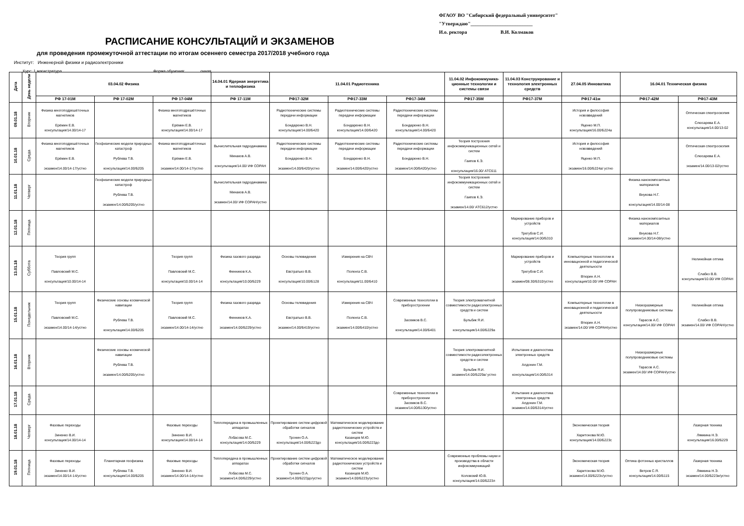ФГАОУ ВО "Сибирский федеральный университет"
"Утверждаю"_________________________
И.о. ректора В.И. Колмаков
РАСПИСАНИЕ КОНСУЛЬТАЦИЙ И ЭКЗАМЕНОВ
для проведения промежуточной аттестации по итогам осеннего семестра 2017/2018 учебного года
Институт: Инженерной физики и радиоэлектроники
Курс: 1 магистратура Форма обучения: очная
| Дата | День недели | 03.04.02 Физика | | | 14.04.01 Ядерная энергетика и теплофизика | 11.04.01 Радиотехника | | | 11.04.02 Инфокоммуника-ционные технологии и системы связи | 11.04.03 Конструирование и технология электронных средств | 27.04.05 Инноватика | 16.04.01 Техническая физика | |
| --- | --- | --- | --- | --- | --- | --- | --- | --- | --- | --- | --- | --- | --- |
| | | РФ 17-01М | РФ 17-02М | РФ 17-04М | РФ 17-11М | РФ17-32М | РФ17-33М | РФ17-34М | РФ17-35М | РФ17-37М | РФ17-41м | РФ17-42М | РФ17-43М |
| 09.01.18 | Вторник | Физика многоподрешёточных магнетиков Ерёмин Е.В. консультация/14.00/14-17 | | Физика многоподрешёточных магнетиков Ерёмин Е.В. консультация/14.00/14-17 | | Радиотехнические системы передачи информации Бондаренко В.Н. консультация/14.00/Б420 | Радиотехнические системы передачи информации Бондаренко В.Н. консультация/14.00/Б420 | Радиотехнические системы передачи информации Бондаренко В.Н. консультация/14.00/Б420 | | | История и философия нововведений Яценко М.П. консультация/16.00/Б224а | | Оптическая спектроскопия Слюсарева Е.А. консультация/14.00/13-02 |
| 10.01.18 | Среда | Физика многоподрешёточных магнетиков Ерёмин Е.В. экзамен/14.00/14-17/устно | Геофизические модели природных катастроф Рублева Т.В. консультация/14.00/Б205 | Физика многоподрешёточных магнетиков Ерёмин Е.В. экзамен/14.00/14-17/устно | Вычислительная гидродинамика Минаков А.В. консультация/14.00/ ИФ СОРАН | Радиотехнические системы передачи информации Бондаренко В.Н. экзамен/14.00/Б420/устно | Радиотехнические системы передачи информации Бондаренко В.Н. экзамен/14.00/Б420/устно | Радиотехнические системы передачи информации Бондаренко В.Н. экзамен/14.00/Б420/устно | Теория построения инфокоммуникационных сетей и систем Гаипов К.Э. консультация/16.00/ АТС611 | | История и философия нововведений Яценко М.П. экзамен/16.00/Б224а/ устно | | Оптическая спектроскопия Слюсарева Е.А. экзамен/14.00/13-02/устно |
| 11.01.18 | Четверг | | Геофизические модели природных катастроф Рублева Т.В. экзамен/14.00/Б205/устно | | Вычислительная гидродинамика Минаков А.В. экзамен/14.00/ ИФ СОРАН/устно | | | | Теория построения инфокоммуникационных сетей и систем Гаипов К.Э. экзамен/14.00/ АТС612/устно | | | Физика нанокомпозитных материалов Внукова Н.Г. консультация/14.00/14-08 | |
| 12.01.18 | Пятница | | | | | | | | | Маркирование приборов и устройств Трегубов С.И. консультация/14.00/Б310 | | Физика нанокомпозитных материалов Внукова Н.Г. экзамен/14.00/14-08/устно | |
| 13.01.18 | Суббота | Теория групп Павловский М.С. консультация/10.00/14-14 | | Теория групп Павловский М.С. консультация/10.00/14-14 | Физика газового разряда Финников К.А. консультация/10.00/Б229 | Основы телевидения Евстратько В.В. консультация/10.00/Б128 | Измерения на СВЧ Поленга С.В. консультация/11.00/Б410 | | | Маркирование приборов и устройств Трегубов С.И. экзамен/08.30/Б310/устно | Компьютерные технологии в инновационной и педагогической деятельности Втюрин А.Н. консультация/10.00/ ИФ СОРАН | | Нелинейная оптика Слабко В.В. консультация/10.00/ ИФ СОРАН |
| 15.01.18 | Понедельник | Теория групп Павловский М.С. экзамен/14.00/14-14/устно | Физические основы космической навигации Рублева Т.В. консультация/14.00/Б205 | Теория групп Павловский М.С. экзамен/14.00/14-14/устно | Физика газового разряда Финников К.А. экзамен/14.00/Б229/устно | Основы телевидения Евстратько В.В. экзамен/14.00/Б419/устно | Измерения на СВЧ Поленга С.В. экзамен/14.00/Б410/устно | Современные технологии в приборостроении Засемков В.С. консультация/14.00/Б401 | Теория электромагнитной совместимости радиоэлектронных средств и систем Бульбик Я.И. консультация/14.00/Б229а | | Компьютерные технологии в инновационной и педагогической деятельности Втюрин А.Н. экзамен/14.00/ ИФ СОРАН/устно | Низкоразмерные полупроводниковые системы Тарасов А.С. консультация/14.00/ ИФ СОРАН | Нелинейная оптика Слабко В.В. экзамен/14.00/ ИФ СОРАН/устно |
| 16.01.18 | Вторник | | Физические основы космической навигации Рублева Т.В. экзамен/14.00/Б205/устно | | | | | | Теория электромагнитной совместимости радиоэлектронных средств и систем Бульбик Я.И. экзамен/14.00/Б229а/ устно | Испытание и диагностика электронных средств Алдонин Г.М. консультация/14.00/Б314 | | Низкоразмерные полупроводниковые системы Тарасов А.С. экзамен/14.00/ ИФ СОРАН/устно | |
| 17.01.18 | Среда | | | | | | | Современные технологии в приборостроении Засемков В.С. экзамен/14.00/Б130/устно | | Испытание и диагностика электронных средств Алдонин Г.М. экзамен/14.00/Б314/устно | | | |
| 18.01.18 | Четверг | Фазовые переходы Зиненко В.И. консультация/14.00/14-14 | | Фазовые переходы Зиненко В.И. консультация/14.00/14-14 | Теплопередача в промышленных аппаратах Лобасова М.С. консультация/14.00/Б229 | Проектирование систем цифровой обработки сигналов Тронин О.А. консультация/14.00/Б223до | Математическое моделирование радиотехнических устройств и систем Казанцев М.Ю. консультация/16.00/Б223до | | | | Экономическая теория Харитонова М.Ю. консультация/14.00/Б223с | | Лазерная техника Лямкина Н.Э. консультация/16.00/Б229 |
| 19.01.18 | Пятница | Фазовые переходы Зиненко В.И. экзамен/14.00/14-14/устно | Планетарная геофизика Рублева Т.В. консультация/14.00/Б205 | Фазовые переходы Зиненко В.И. экзамен/14.00/14-14/устно | Теплопередача в промышленных аппаратах Лобасова М.С. экзамен/14.00/Б229/устно | Проектирование систем цифровой обработки сигналов Тронин О.А. экзамен/14.00/Б223до/устно | Математическое моделирование радиотехнических устройств и систем Казанцев М.Ю. экзамен/14.00/Б223у/устно | | Современные проблемы науки и производства в области инфокоммуникаций Коловский Ю.В. консультация/14.00/Б223л | | Экономическая теория Харитонова М.Ю. экзамен/14.00/Б223с/устно | Оптика фотонных кристаллов Ветров С.Я. консультация/14.00/Б115 | Лазерная техника Лямкина Н.Э. экзамен/14.00/Б223и/устно |